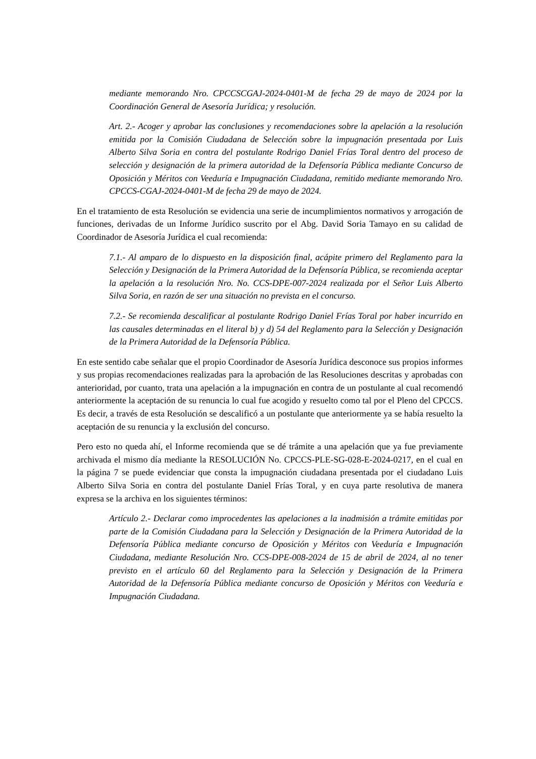mediante memorando Nro. CPCCSCGAJ-2024-0401-M de fecha 29 de mayo de 2024 por la Coordinación General de Asesoría Jurídica; y resolución.
Art. 2.- Acoger y aprobar las conclusiones y recomendaciones sobre la apelación a la resolución emitida por la Comisión Ciudadana de Selección sobre la impugnación presentada por Luis Alberto Silva Soria en contra del postulante Rodrigo Daniel Frías Toral dentro del proceso de selección y designación de la primera autoridad de la Defensoría Pública mediante Concurso de Oposición y Méritos con Veeduría e Impugnación Ciudadana, remitido mediante memorando Nro. CPCCS-CGAJ-2024-0401-M de fecha 29 de mayo de 2024.
En el tratamiento de esta Resolución se evidencia una serie de incumplimientos normativos y arrogación de funciones, derivadas de un Informe Jurídico suscrito por el Abg. David Soria Tamayo en su calidad de Coordinador de Asesoría Jurídica el cual recomienda:
7.1.- Al amparo de lo dispuesto en la disposición final, acápite primero del Reglamento para la Selección y Designación de la Primera Autoridad de la Defensoría Pública, se recomienda aceptar la apelación a la resolución Nro. No. CCS-DPE-007-2024 realizada por el Señor Luis Alberto Silva Soria, en razón de ser una situación no prevista en el concurso.
7.2.- Se recomienda descalificar al postulante Rodrigo Daniel Frías Toral por haber incurrido en las causales determinadas en el literal b) y d) 54 del Reglamento para la Selección y Designación de la Primera Autoridad de la Defensoría Pública.
En este sentido cabe señalar que el propio Coordinador de Asesoría Jurídica desconoce sus propios informes y sus propias recomendaciones realizadas para la aprobación de las Resoluciones descritas y aprobadas con anterioridad, por cuanto, trata una apelación a la impugnación en contra de un postulante al cual recomendó anteriormente la aceptación de su renuncia lo cual fue acogido y resuelto como tal por el Pleno del CPCCS. Es decir, a través de esta Resolución se descalificó a un postulante que anteriormente ya se había resuelto la aceptación de su renuncia y la exclusión del concurso.
Pero esto no queda ahí, el Informe recomienda que se dé trámite a una apelación que ya fue previamente archivada el mismo día mediante la RESOLUCIÓN No. CPCCS-PLE-SG-028-E-2024-0217, en el cual en la página 7 se puede evidenciar que consta la impugnación ciudadana presentada por el ciudadano Luis Alberto Silva Soria en contra del postulante Daniel Frías Toral, y en cuya parte resolutiva de manera expresa se la archiva en los siguientes términos:
Artículo 2.- Declarar como improcedentes las apelaciones a la inadmisión a trámite emitidas por parte de la Comisión Ciudadana para la Selección y Designación de la Primera Autoridad de la Defensoría Pública mediante concurso de Oposición y Méritos con Veeduría e Impugnación Ciudadana, mediante Resolución Nro. CCS-DPE-008-2024 de 15 de abril de 2024, al no tener previsto en el artículo 60 del Reglamento para la Selección y Designación de la Primera Autoridad de la Defensoría Pública mediante concurso de Oposición y Méritos con Veeduría e Impugnación Ciudadana.